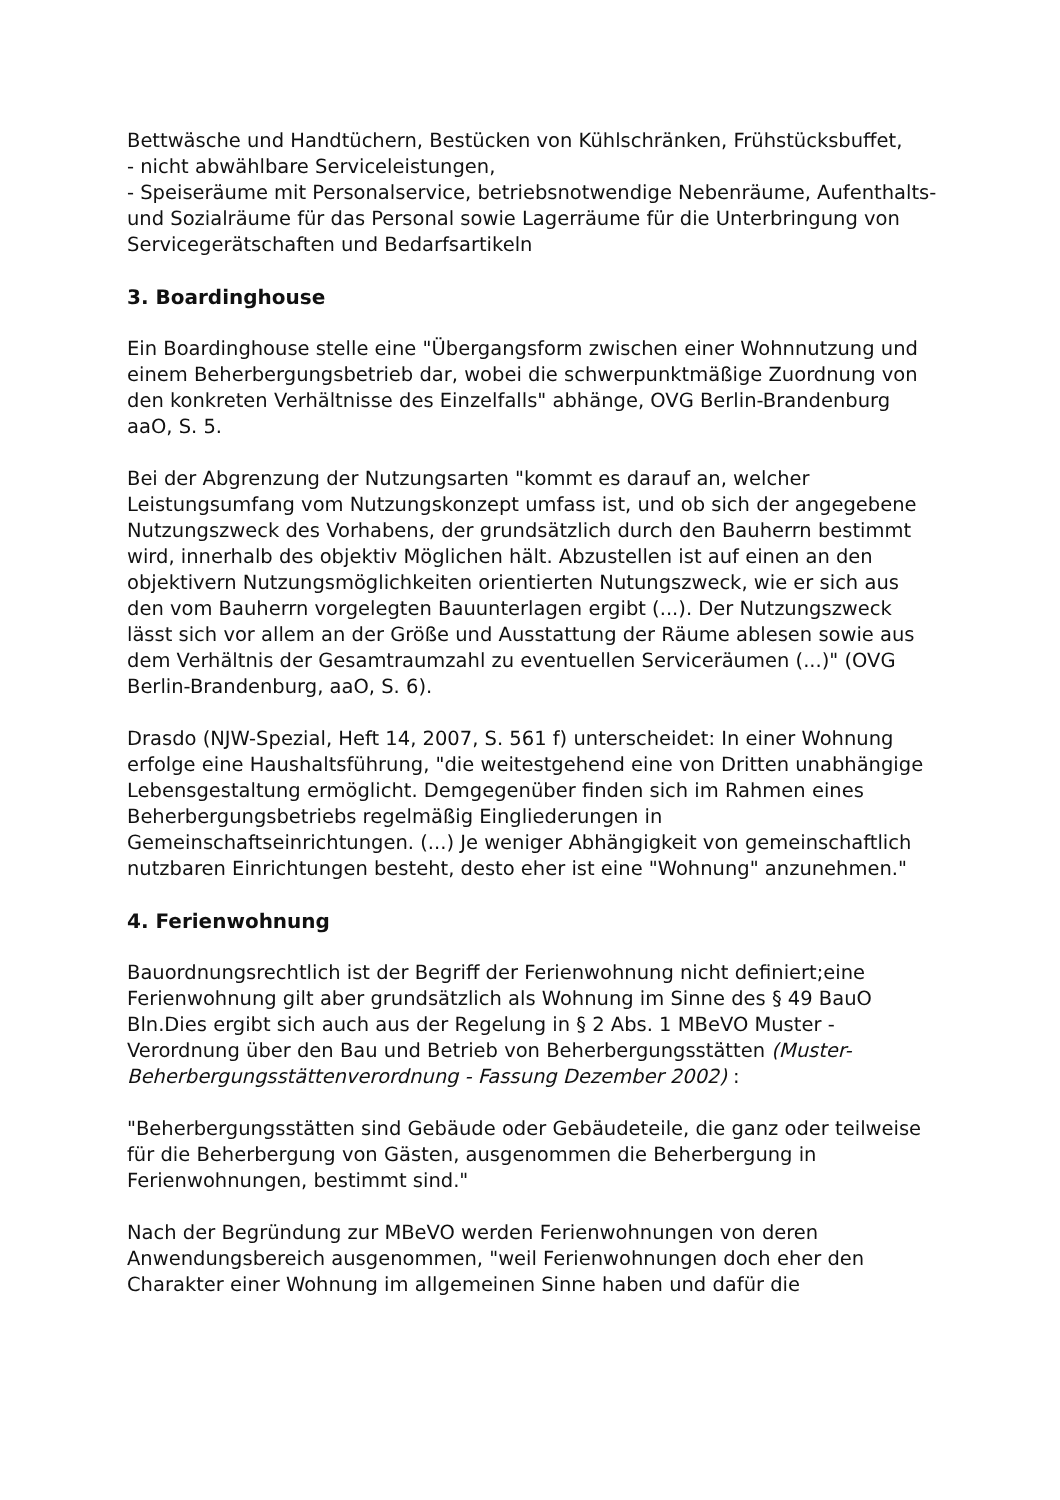Bettwäsche und Handtüchern, Bestücken von Kühlschränken, Frühstücksbuffet,
- nicht abwählbare Serviceleistungen,
- Speiseräume mit Personalservice, betriebsnotwendige Nebenräume, Aufenthalts- und Sozialräume für das Personal sowie Lagerräume für die Unterbringung von Servicegerätschaften und Bedarfsartikeln
3. Boardinghouse
Ein Boardinghouse stelle eine "Übergangsform zwischen einer Wohnnutzung und einem Beherbergungsbetrieb dar, wobei die schwerpunktmäßige Zuordnung von den konkreten Verhältnisse des Einzelfalls" abhänge, OVG Berlin-Brandenburg aaO, S. 5.
Bei der Abgrenzung der Nutzungsarten "kommt es darauf an, welcher Leistungsumfang vom Nutzungskonzept umfass ist, und ob sich der angegebene Nutzungszweck des Vorhabens, der grundsätzlich durch den Bauherrn bestimmt wird, innerhalb des objektiv Möglichen hält. Abzustellen ist auf einen an den objektivern Nutzungsmöglichkeiten orientierten Nutungszweck, wie er sich aus den vom Bauherrn vorgelegten Bauunterlagen ergibt (...). Der Nutzungszweck lässt sich vor allem an der Größe und Ausstattung der Räume ablesen sowie aus dem Verhältnis der Gesamtraumzahl zu eventuellen Serviceräumen (...)" (OVG Berlin-Brandenburg, aaO, S. 6).
Drasdo (NJW-Spezial, Heft 14, 2007, S. 561 f) unterscheidet: In einer Wohnung erfolge eine Haushaltsführung, "die weitestgehend eine von Dritten unabhängige Lebensgestaltung ermöglicht. Demgegenüber finden sich im Rahmen eines Beherbergungsbetriebs regelmäßig Eingliederungen in Gemeinschaftseinrichtungen. (...) Je weniger Abhängigkeit von gemeinschaftlich nutzbaren Einrichtungen besteht, desto eher ist eine "Wohnung" anzunehmen."
4. Ferienwohnung
Bauordnungsrechtlich ist der Begriff der Ferienwohnung nicht definiert;eine Ferienwohnung gilt aber grundsätzlich als Wohnung im Sinne des § 49 BauO Bln.Dies ergibt sich auch aus der Regelung in § 2 Abs. 1 MBeVO Muster - Verordnung über den Bau und Betrieb von Beherbergungsstätten (Muster-Beherbergungsstättenverordnung - Fassung Dezember 2002) :
"Beherbergungsstätten sind Gebäude oder Gebäudeteile, die ganz oder teilweise für die Beherbergung von Gästen, ausgenommen die Beherbergung in Ferienwohnungen, bestimmt sind."
Nach der Begründung zur MBeVO werden Ferienwohnungen von deren Anwendungsbereich ausgenommen, "weil Ferienwohnungen doch eher den Charakter einer Wohnung im allgemeinen Sinne haben und dafür die